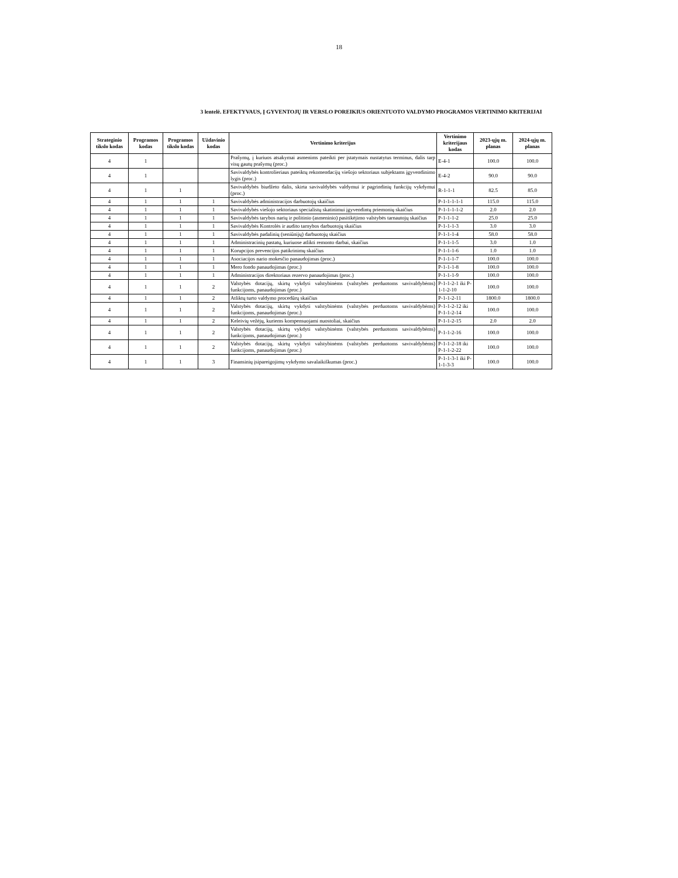18
3 lentelė. EFEKTYVAUS, Į GYVENTOJŲ IR VERSLO POREIKIUS ORIENTUOTO VALDYMO PROGRAMOS VERTINIMO KRITERIJAI
| Strateginio tikslo kodas | Programos kodas | Programos tikslo kodas | Uždavinio kodas | Vertinimo kriterijus | Vertinimo kriterijaus kodas | 2023-ųjų m. planas | 2024-ųjų m. planas |
| --- | --- | --- | --- | --- | --- | --- | --- |
| 4 | 1 | | | Prašymų, į kuriuos atsakymai asmenims pateikti per įstatymais nustatytus terminus, dalis tarp visų gautų prašymų (proc.) | E-4-1 | 100.0 | 100.0 |
| 4 | 1 | | | Savivaldybės kontrolieriaus pateiktų rekomendacijų viešojo sektoriaus subjektams įgyvendinimo lygis (proc.) | E-4-2 | 90.0 | 90.0 |
| 4 | 1 | 1 | | Savivaldybės biudžeto dalis, skirta savivaldybės valdymui ir pagrindinių funkcijų vykdymui (proc.) | R-1-1-1 | 82.5 | 85.0 |
| 4 | 1 | 1 | 1 | Savivaldybės administracijos darbuotojų skaičius | P-1-1-1-1-1 | 115.0 | 115.0 |
| 4 | 1 | 1 | 1 | Savivaldybės viešojo sektoriaus specialistų skatinimui įgyvendintų priemonių skaičius | P-1-1-1-1-2 | 2.0 | 2.0 |
| 4 | 1 | 1 | 1 | Savivaldybės tarybos narių ir politinio (asmeninio) pasitikėjimo valstybės tarnautojų skaičius | P-1-1-1-2 | 25.0 | 25.0 |
| 4 | 1 | 1 | 1 | Savivaldybės Kontrolės ir audito tarnybos darbuotojų skaičius | P-1-1-1-3 | 3.0 | 3.0 |
| 4 | 1 | 1 | 1 | Savivaldybės padalinių (seniūnijų) darbuotojų skaičius | P-1-1-1-4 | 58.0 | 58.0 |
| 4 | 1 | 1 | 1 | Administracinių pastatų, kuriuose atlikti remonto darbai, skaičius | P-1-1-1-5 | 3.0 | 1.0 |
| 4 | 1 | 1 | 1 | Korupcijos prevencijos patikrinimų skaičius | P-1-1-1-6 | 1.0 | 1.0 |
| 4 | 1 | 1 | 1 | Asociacijos nario mokesčio panaudojimas (proc.) | P-1-1-1-7 | 100.0 | 100.0 |
| 4 | 1 | 1 | 1 | Mero fondo panaudojimas (proc.) | P-1-1-1-8 | 100.0 | 100.0 |
| 4 | 1 | 1 | 1 | Administracijos direktoriaus rezervo panaudojimas (proc.) | P-1-1-1-9 | 100.0 | 100.0 |
| 4 | 1 | 1 | 2 | Valstybės dotacijų, skirtų vykdyti valstybinėms (valstybės perduotoms savivaldybėms) funkcijoms, panaudojimas (proc.) | P-1-1-2-1 iki P-1-1-2-10 | 100.0 | 100.0 |
| 4 | 1 | 1 | 2 | Atliktų turto valdymo procedūrų skaičius | P-1-1-2-11 | 1800.0 | 1800.0 |
| 4 | 1 | 1 | 2 | Valstybės dotacijų, skirtų vykdyti valstybinėms (valstybės perduotoms savivaldybėms) funkcijoms, panaudojimas (proc.) | P-1-1-2-12 iki P-1-1-2-14 | 100.0 | 100.0 |
| 4 | 1 | 1 | 2 | Keleivių vežėjų, kuriems kompensuojami nuostoliai, skaičius | P-1-1-2-15 | 2.0 | 2.0 |
| 4 | 1 | 1 | 2 | Valstybės dotacijų, skirtų vykdyti valstybinėms (valstybės perduotoms savivaldybėms) funkcijoms, panaudojimas (proc.) | P-1-1-2-16 | 100.0 | 100.0 |
| 4 | 1 | 1 | 2 | Valstybės dotacijų, skirtų vykdyti valstybinėms (valstybės perduotoms savivaldybėms) funkcijoms, panaudojimas (proc.) | P-1-1-2-18 iki P-1-1-2-22 | 100.0 | 100.0 |
| 4 | 1 | 1 | 3 | Finansinių įsipareigojimų vykdymo savalaikiškumas (proc.) | P-1-1-3-1 iki P-1-1-3-3 | 100.0 | 100.0 |